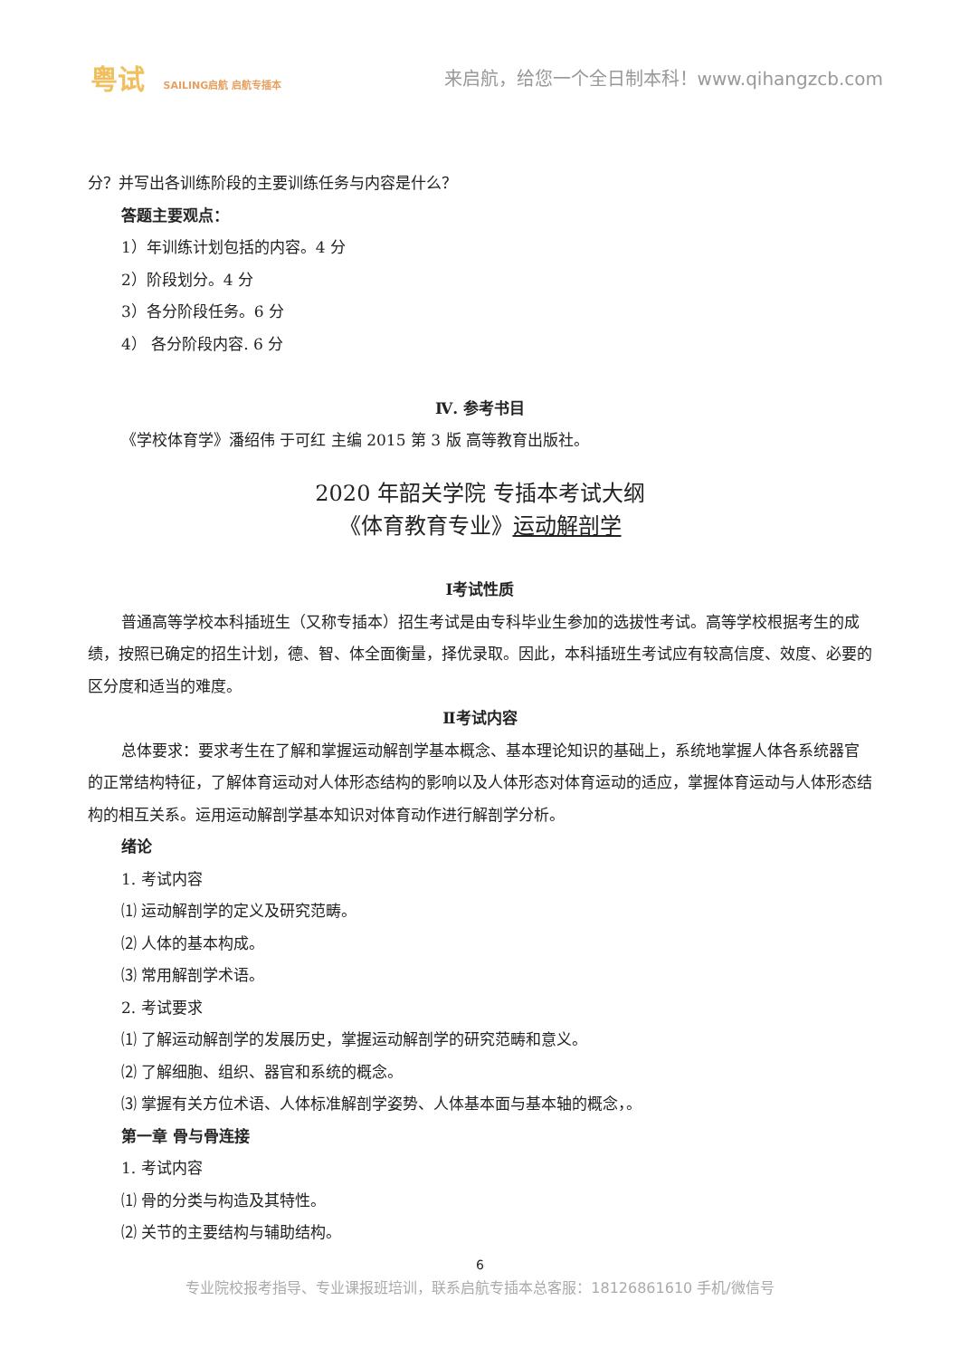粤试 SAILING启航 启航专插本
来启航，给您一个全日制本科！www.qihangzcb.com
分？并写出各训练阶段的主要训练任务与内容是什么？
答题主要观点：
1）年训练计划包括的内容。4 分
2）阶段划分。4 分
3）各分阶段任务。6 分
4） 各分阶段内容. 6 分
Ⅳ. 参考书目
《学校体育学》潘绍伟 于可红 主编 2015 第 3 版 高等教育出版社。
2020 年韶关学院 专插本考试大纲
《体育教育专业》运动解剖学
Ⅰ考试性质
普通高等学校本科插班生（又称专插本）招生考试是由专科毕业生参加的选拔性考试。高等学校根据考生的成绩，按照已确定的招生计划，德、智、体全面衡量，择优录取。因此，本科插班生考试应有较高信度、效度、必要的区分度和适当的难度。
Ⅱ考试内容
总体要求：要求考生在了解和掌握运动解剖学基本概念、基本理论知识的基础上，系统地掌握人体各系统器官的正常结构特征，了解体育运动对人体形态结构的影响以及人体形态对体育运动的适应，掌握体育运动与人体形态结构的相互关系。运用运动解剖学基本知识对体育动作进行解剖学分析。
绪论
1. 考试内容
⑴ 运动解剖学的定义及研究范畴。
⑵ 人体的基本构成。
⑶ 常用解剖学术语。
2. 考试要求
⑴ 了解运动解剖学的发展历史，掌握运动解剖学的研究范畴和意义。
⑵ 了解细胞、组织、器官和系统的概念。
⑶ 掌握有关方位术语、人体标准解剖学姿势、人体基本面与基本轴的概念，。
第一章 骨与骨连接
1. 考试内容
⑴ 骨的分类与构造及其特性。
⑵ 关节的主要结构与辅助结构。
6
专业院校报考指导、专业课报班培训，联系启航专插本总客服：18126861610 手机/微信号